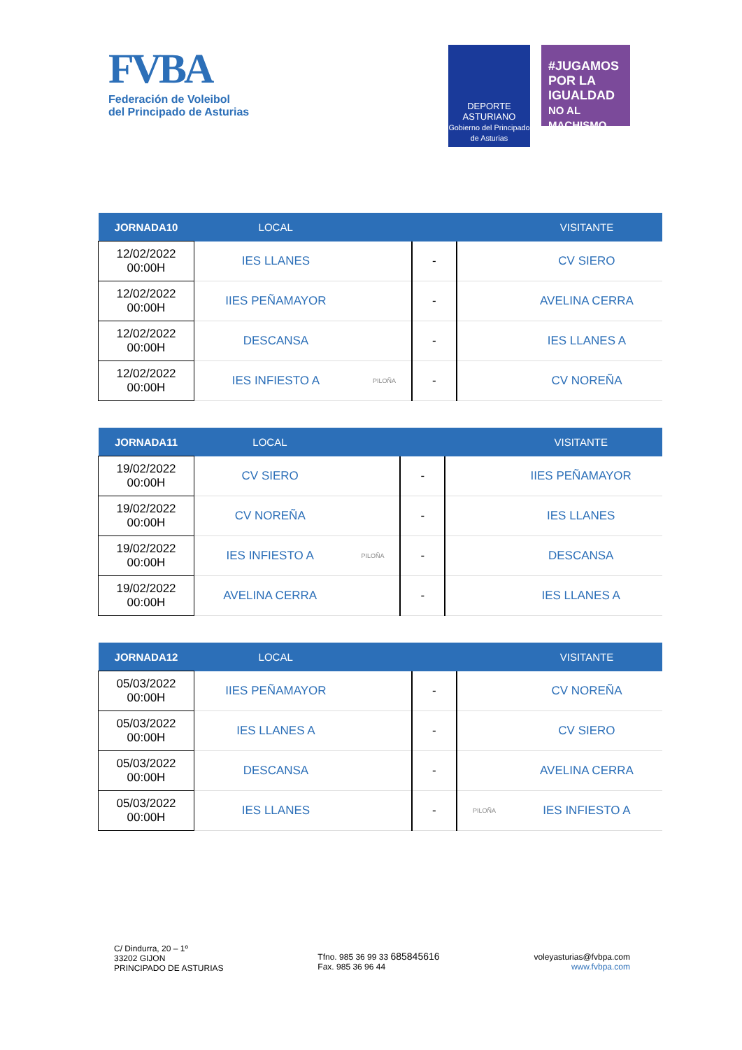FVBA
Federación de Voleibol
del Principado de Asturias
DEPORTE ASTURIANO
Gobierno del Principado de Asturias
#JUGAMOS POR LA IGUALDAD
NO AL MACHISMO
| JORNADA10 | LOCAL | | | | VISITANTE |
| --- | --- | --- | --- | --- | --- |
| 12/02/2022 00:00H | IES LLANES | | - | | CV SIERO |
| 12/02/2022 00:00H | IIES PEÑAMAYOR | | - | | AVELINA CERRA |
| 12/02/2022 00:00H | DESCANSA | | - | | IES LLANES A |
| 12/02/2022 00:00H | IES INFIESTO A | PILOÑA | - | | CV NOREÑA |
| JORNADA11 | LOCAL | | | | VISITANTE |
| --- | --- | --- | --- | --- | --- |
| 19/02/2022 00:00H | CV SIERO | | - | | IIES PEÑAMAYOR |
| 19/02/2022 00:00H | CV NOREÑA | | - | | IES LLANES |
| 19/02/2022 00:00H | IES INFIESTO A | PILOÑA | - | | DESCANSA |
| 19/02/2022 00:00H | AVELINA CERRA | | - | | IES LLANES A |
| JORNADA12 | LOCAL | | | | VISITANTE |
| --- | --- | --- | --- | --- | --- |
| 05/03/2022 00:00H | IIES PEÑAMAYOR | | - | | CV NOREÑA |
| 05/03/2022 00:00H | IES LLANES A | | - | | CV SIERO |
| 05/03/2022 00:00H | DESCANSA | | - | | AVELINA CERRA |
| 05/03/2022 00:00H | IES LLANES | | - | PILOÑA | IES INFIESTO A |
C/ Dindurra, 20 – 1º
33202 GIJON
PRINCIPADO DE ASTURIAS
Tfno. 985 36 99 33 685845616
Fax. 985 36 96 44
voleyasturias@fvbpa.com
www.fvbpa.com